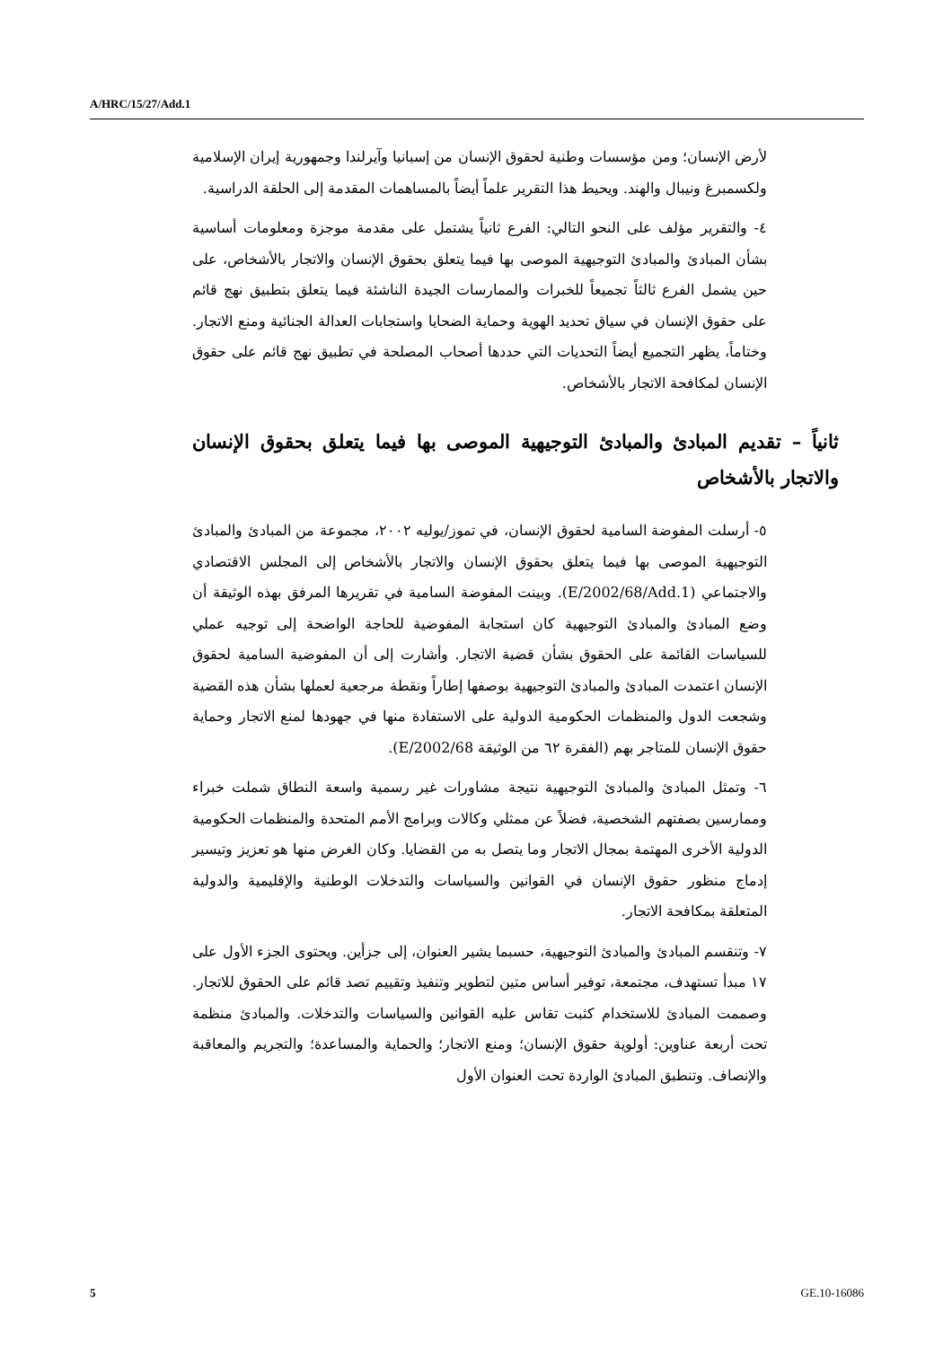A/HRC/15/27/Add.1
لأرض الإنسان؛ ومن مؤسسات وطنية لحقوق الإنسان من إسبانيا وآيرلندا وجمهورية إيران الإسلامية ولكسمبرغ ونيبال والهند. ويحيط هذا التقرير علماً أيضاً بالمساهمات المقدمة إلى الحلقة الدراسية.
٤- والتقرير مؤلف على النحو التالي: الفرع ثانياً يشتمل على مقدمة موجزة ومعلومات أساسية بشأن المبادئ والمبادئ التوجيهية الموصى بها فيما يتعلق بحقوق الإنسان والاتجار بالأشخاص، على حين يشمل الفرع ثالثاً تجميعاً للخبرات والممارسات الجيدة الناشئة فيما يتعلق بتطبيق نهج قائم على حقوق الإنسان في سياق تحديد الهوية وحماية الضحايا واستجابات العدالة الجنائية ومنع الاتجار. وختاماً، يظهر التجميع أيضاً التحديات التي حددها أصحاب المصلحة في تطبيق نهج قائم على حقوق الإنسان لمكافحة الاتجار بالأشخاص.
ثانياً – تقديم المبادئ والمبادئ التوجيهية الموصى بها فيما يتعلق بحقوق الإنسان والاتجار بالأشخاص
٥- أرسلت المفوضة السامية لحقوق الإنسان، في تموز/يوليه ٢٠٠٢، مجموعة من المبادئ والمبادئ التوجيهية الموصى بها فيما يتعلق بحقوق الإنسان والاتجار بالأشخاص إلى المجلس الاقتصادي والاجتماعي (E/2002/68/Add.1). وبينت المفوضة السامية في تقريرها المرفق بهذه الوثيقة أن وضع المبادئ والمبادئ التوجيهية كان استجابة المفوضية للحاجة الواضحة إلى توجيه عملي للسياسات القائمة على الحقوق بشأن قضية الاتجار. وأشارت إلى أن المفوضية السامية لحقوق الإنسان اعتمدت المبادئ والمبادئ التوجيهية بوصفها إطاراً ونقطة مرجعية لعملها بشأن هذه القضية وشجعت الدول والمنظمات الحكومية الدولية على الاستفادة منها في جهودها لمنع الاتجار وحماية حقوق الإنسان للمتاجر بهم (الفقرة ٦٢ من الوثيقة E/2002/68).
٦- وتمثل المبادئ والمبادئ التوجيهية نتيجة مشاورات غير رسمية واسعة النطاق شملت خبراء وممارسين بصفتهم الشخصية، فضلاً عن ممثلي وكالات وبرامج الأمم المتحدة والمنظمات الحكومية الدولية الأخرى المهتمة بمجال الاتجار وما يتصل به من القضايا. وكان الغرض منها هو تعزيز وتيسير إدماج منظور حقوق الإنسان في القوانين والسياسات والتدخلات الوطنية والإقليمية والدولية المتعلقة بمكافحة الاتجار.
٧- وتنقسم المبادئ والمبادئ التوجيهية، حسبما يشير العنوان، إلى جزأين. ويحتوى الجزء الأول على ١٧ مبدأ تستهدف، مجتمعة، توفير أساس متين لتطوير وتنفيذ وتقييم تصد قائم على الحقوق للاتجار. وصممت المبادئ للاستخدام كثبت تقاس عليه القوانين والسياسات والتدخلات. والمبادئ منظمة تحت أربعة عناوين: أولوية حقوق الإنسان؛ ومنع الاتجار؛ والحماية والمساعدة؛ والتجريم والمعاقبة والإنصاف. وتنطبق المبادئ الواردة تحت العنوان الأول
5 GE.10-16086